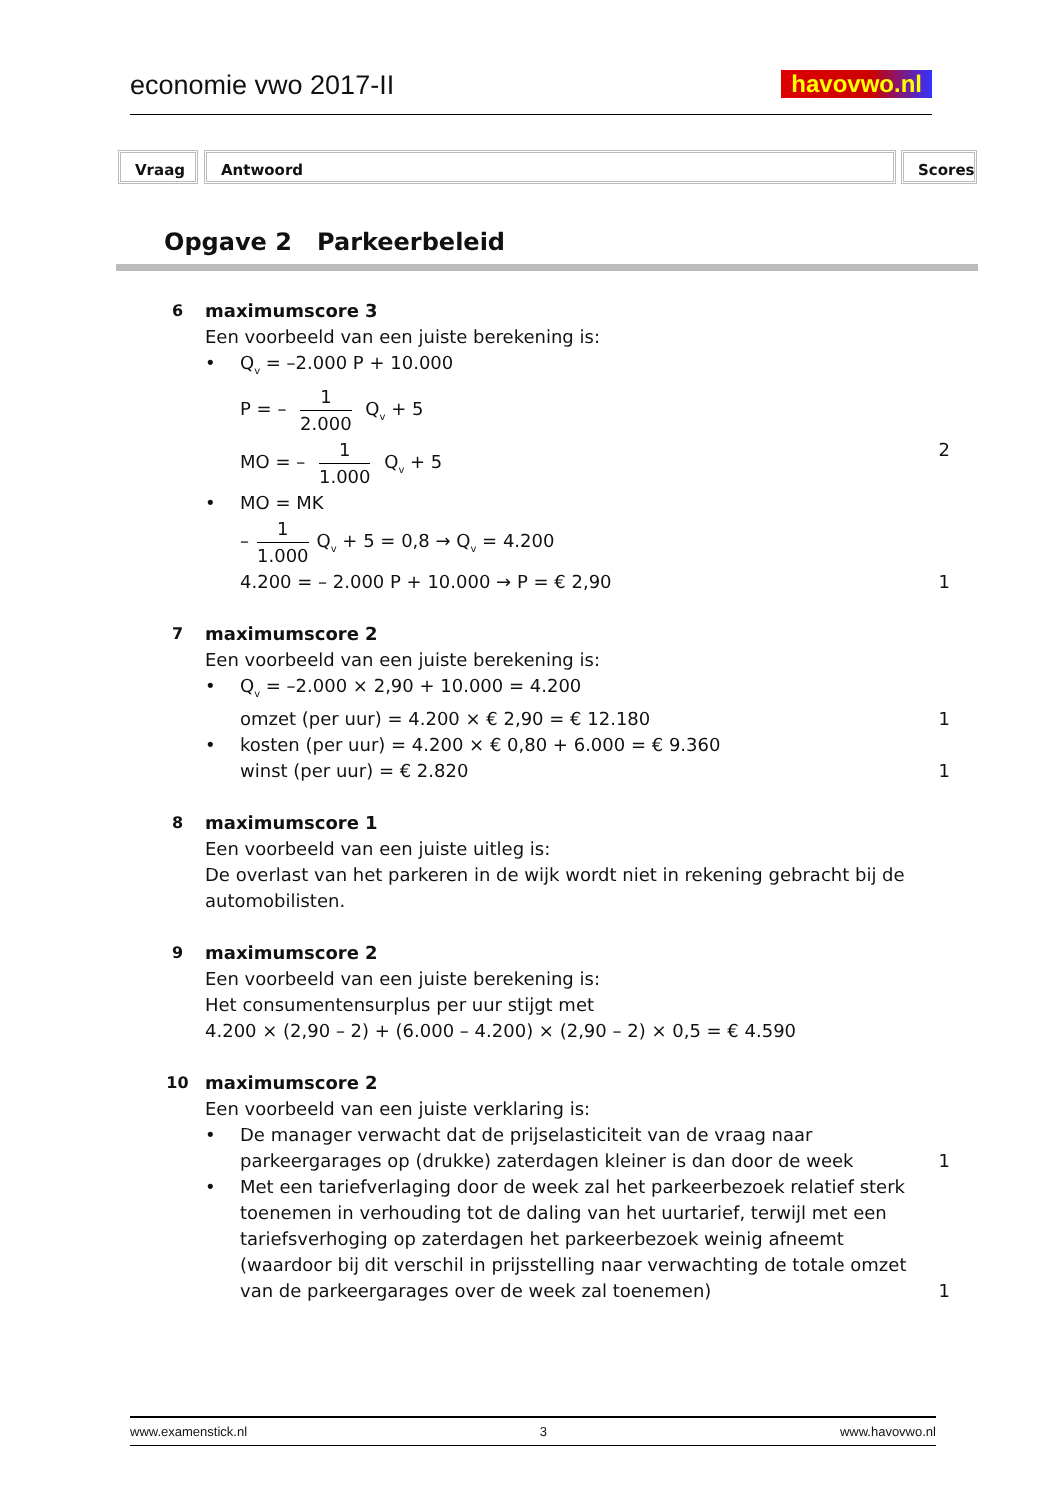economie vwo 2017-II havovwo.nl
Vraag Antwoord Scores
Opgave 2 Parkeerbeleid
6 maximumscore 3
Een voorbeeld van een juiste berekening is:
• Q<sub>v</sub> = –2.000 P + 10.000
P = – 1 2.000 Q<sub>v</sub> + 5
MO = – 1 1.000 Q<sub>v</sub> + 5 2
• MO = MK
– 1 1.000 Q<sub>v</sub> + 5 = 0,8 → Q<sub>v</sub> = 4.200
4.200 = – 2.000 P + 10.000 → P = € 2,90
1
7 maximumscore 2
Een voorbeeld van een juiste berekening is:
• Q<sub>v</sub> = –2.000 × 2,90 + 10.000 = 4.200
omzet (per uur) = 4.200 × € 2,90 = € 12.180
1
• kosten (per uur) = 4.200 × € 0,80 + 6.000 = € 9.360
winst (per uur) = € 2.820 1
8 maximumscore 1
Een voorbeeld van een juiste uitleg is:
De overlast van het parkeren in de wijk wordt niet in rekening gebracht bij de automobilisten.
9 maximumscore 2
Een voorbeeld van een juiste berekening is:
Het consumentensurplus per uur stijgt met
4.200 × (2,90 – 2) + (6.000 – 4.200) × (2,90 – 2) × 0,5 = € 4.590
10 maximumscore 2
Een voorbeeld van een juiste verklaring is:
•
De manager verwacht dat de prijselasticiteit van de vraag naar parkeergarages op (drukke) zaterdagen kleiner is dan door de week
1
•
Met een tariefverlaging door de week zal het parkeerbezoek relatief sterk toenemen in verhouding tot de daling van het uurtarief, terwijl met een tariefsverhoging op zaterdagen het parkeerbezoek weinig afneemt (waardoor bij dit verschil in prijsstelling naar verwachting de totale omzet van de parkeergarages over de week zal toenemen)
1
www.examenstick.nl 3 www.havovwo.nl